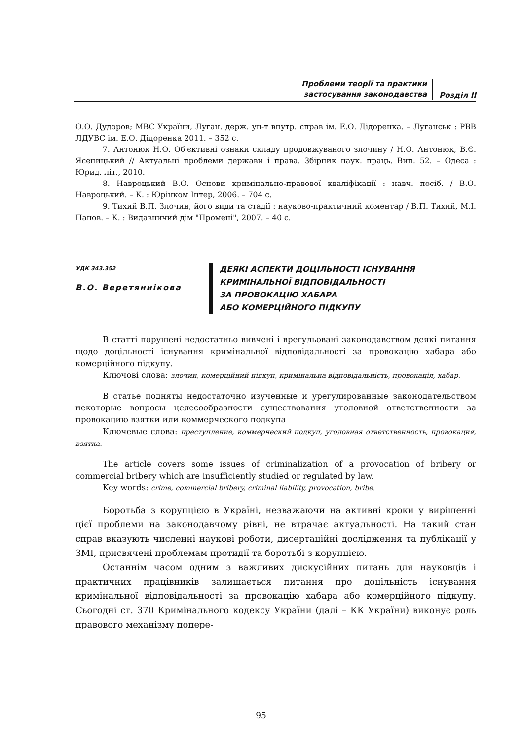Проблеми теорії та практики
застосування законодавства
Розділ ІІ
О.О. Дудоров; МВС України, Луган. держ. ун-т внутр. справ ім. Е.О. Дідоренка. – Луганськ : РВВ ЛДУВС ім. Е.О. Дідоренка 2011. – 352 с.
7. Антонюк Н.О. Об'єктивні ознаки складу продовжуваного злочину / Н.О. Антонюк, В.Є. Ясеницький // Актуальні проблеми держави і права. Збірник наук. праць. Вип. 52. – Одеса : Юрид. літ., 2010.
8. Навроцький В.О. Основи кримінально-правової кваліфікації : навч. посіб. / В.О. Навроцький. – К. : Юрінком Інтер, 2006. – 704 с.
9. Тихий В.П. Злочин, його види та стадії : науково-практичний коментар / В.П. Тихий, М.І. Панов. – К. : Видавничий дім "Промені", 2007. – 40 с.
УДК 343.352
В.О. Веретяннікова
ДЕЯКІ АСПЕКТИ ДОЦІЛЬНОСТІ ІСНУВАННЯ
КРИМІНАЛЬНОЇ ВІДПОВІДАЛЬНОСТІ
ЗА ПРОВОКАЦІЮ ХАБАРА
АБО КОМЕРЦІЙНОГО ПІДКУПУ
В статті порушені недостатньо вивчені і врегульовані законодавством деякі питання щодо доцільності існування кримінальної відповідальності за провокацію хабара або комерційного підкупу.
Ключові слова: злочин, комерційний підкуп, кримінальна відповідальність, провокація, хабар.
В статье подняты недостаточно изученные и урегулированные законодательством некоторые вопросы целесообразности существования уголовной ответственности за провокацию взятки или коммерческого подкупа
Ключевые слова: преступление, коммерческий подкуп, уголовная ответственность, провокация, взятка.
The article covers some issues of criminalization of a provocation of bribery or commercial bribery which are insufficiently studied or regulated by law.
Key words: crime, commercial bribery, criminal liability, provocation, bribe.
Боротьба з корупцією в Україні, незважаючи на активні кроки у вирішенні цієї проблеми на законодавчому рівні, не втрачає актуальності. На такий стан справ вказують численні наукові роботи, дисертаційні дослідження та публікації у ЗМІ, присвячені проблемам протидії та боротьбі з корупцією.
Останнім часом одним з важливих дискусійних питань для науковців і практичних працівників залишається питання про доцільність існування кримінальної відповідальності за провокацію хабара або комерційного підкупу. Сьогодні ст. 370 Кримінального кодексу України (далі – КК України) виконує роль правового механізму попере-
95